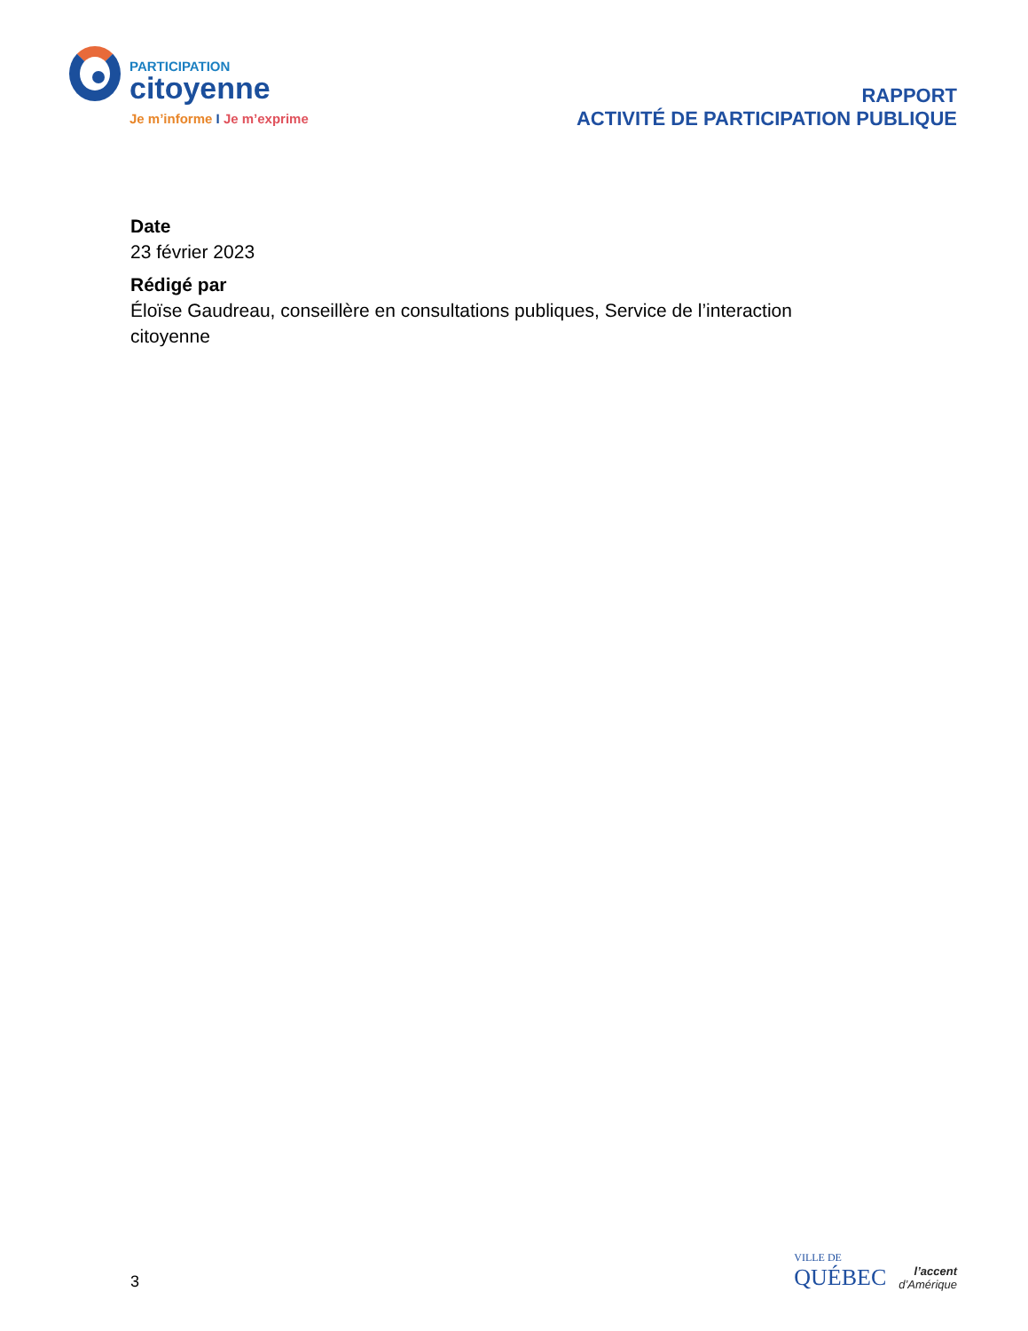PARTICIPATION
citoyenne
Je m’informe I Je m’exprime
RAPPORT
ACTIVITÉ DE PARTICIPATION PUBLIQUE
Date
23 février 2023
Rédigé par
Éloïse Gaudreau, conseillère en consultations publiques, Service de l’interaction citoyenne
3
VILLE DE
QUÉBEC
l’accent
d’Amérique